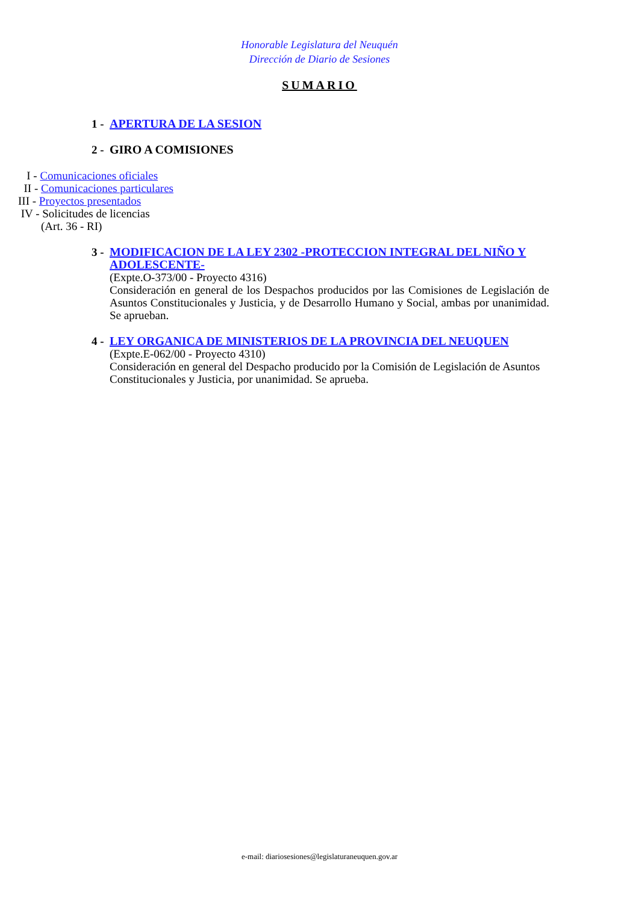Honorable Legislatura del Neuquén
Dirección de Diario de Sesiones
SUMARIO
1 - APERTURA DE LA SESION
2 - GIRO A COMISIONES
I - Comunicaciones oficiales
II - Comunicaciones particulares
III - Proyectos presentados
IV - Solicitudes de licencias
(Art. 36 - RI)
3 -
MODIFICACION DE LA LEY 2302 -PROTECCION INTEGRAL DEL NIÑO Y ADOLESCENTE-
(Expte.O-373/00 - Proyecto 4316)
Consideración en general de los Despachos producidos por las Comisiones de Legislación de Asuntos Constitucionales y Justicia, y de Desarrollo Humano y Social, ambas por unanimidad. Se aprueban.
4 -
LEY ORGANICA DE MINISTERIOS DE LA PROVINCIA DEL NEUQUEN
(Expte.E-062/00 - Proyecto 4310)
Consideración en general del Despacho producido por la Comisión de Legislación de Asuntos Constitucionales y Justicia, por unanimidad. Se aprueba.
e-mail: diariosesiones@legislaturaneuquen.gov.ar